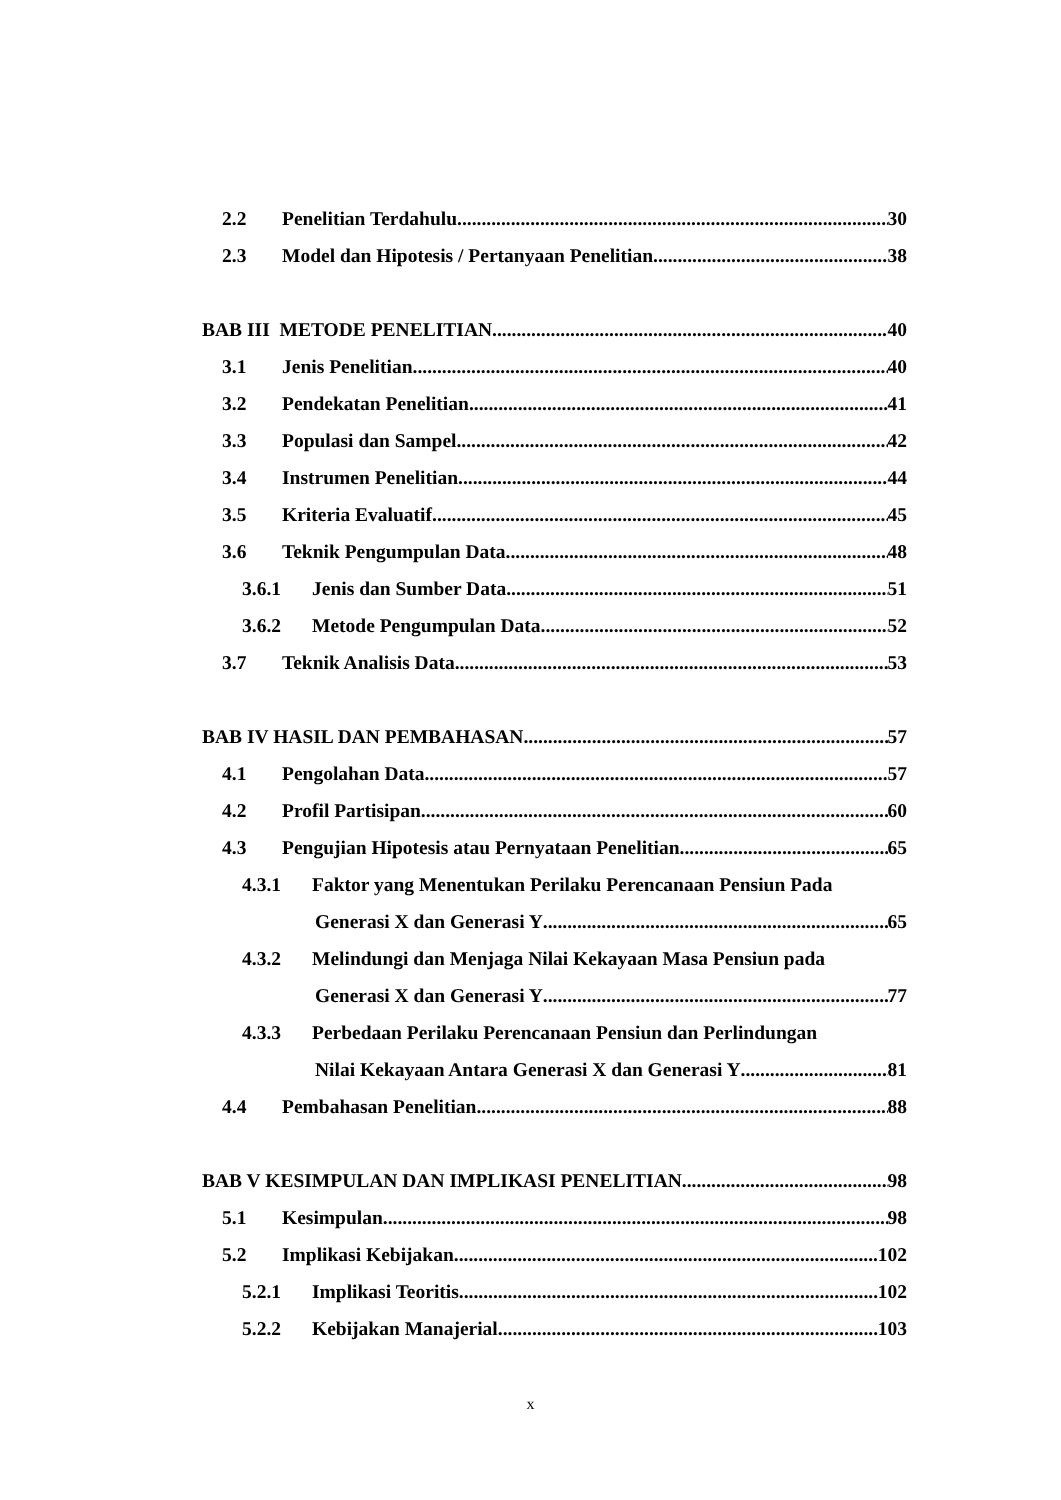2.2 Penelitian Terdahulu 30
2.3 Model dan Hipotesis / Pertanyaan Penelitian 38
BAB III METODE PENELITIAN 40
3.1 Jenis Penelitian 40
3.2 Pendekatan Penelitian 41
3.3 Populasi dan Sampel 42
3.4 Instrumen Penelitian 44
3.5 Kriteria Evaluatif 45
3.6 Teknik Pengumpulan Data 48
3.6.1 Jenis dan Sumber Data 51
3.6.2 Metode Pengumpulan Data 52
3.7 Teknik Analisis Data 53
BAB IV HASIL DAN PEMBAHASAN 57
4.1 Pengolahan Data 57
4.2 Profil Partisipan 60
4.3 Pengujian Hipotesis atau Pernyataan Penelitian 65
4.3.1 Faktor yang Menentukan Perilaku Perencanaan Pensiun Pada
Generasi X dan Generasi Y 65
4.3.2 Melindungi dan Menjaga Nilai Kekayaan Masa Pensiun pada
Generasi X dan Generasi Y 77
4.3.3 Perbedaan Perilaku Perencanaan Pensiun dan Perlindungan
Nilai Kekayaan Antara Generasi X dan Generasi Y 81
4.4 Pembahasan Penelitian 88
BAB V KESIMPULAN DAN IMPLIKASI PENELITIAN 98
5.1 Kesimpulan 98
5.2 Implikasi Kebijakan 102
5.2.1 Implikasi Teoritis 102
5.2.2 Kebijakan Manajerial 103
x